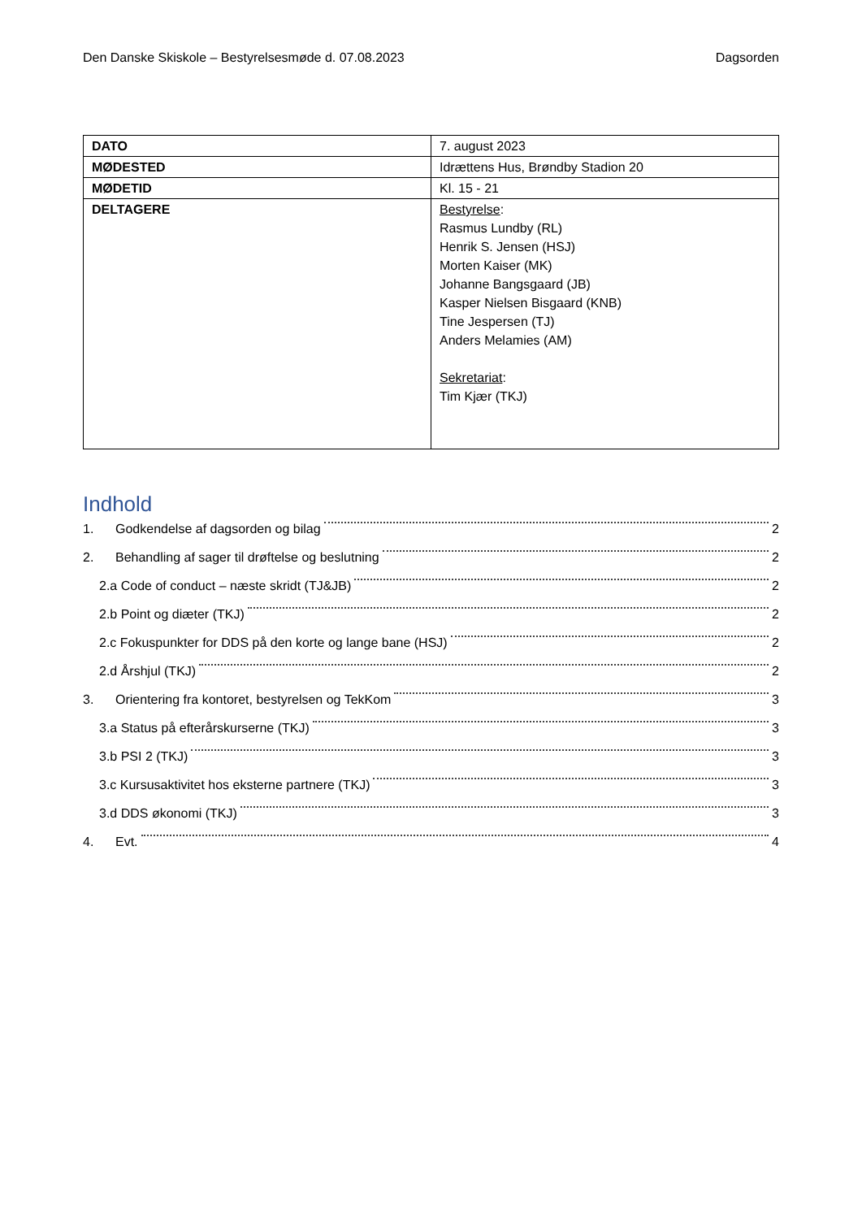Den Danske Skiskole – Bestyrelsesmøde d. 07.08.2023 Dagsorden
| DATO | 7. august 2023 |
| MØDESTED | Idrættens Hus, Brøndby Stadion 20 |
| MØDETID | Kl. 15 - 21 |
| DELTAGERE | Bestyrelse : Rasmus Lundby (RL) Henrik S. Jensen (HSJ) Morten Kaiser (MK) Johanne Bangsgaard (JB) Kasper Nielsen Bisgaard (KNB) Tine Jespersen (TJ) Anders Melamies (AM) Sekretariat : Tim Kjær (TKJ) |
Indhold
1. Godkendelse af dagsorden og bilag 2
2. Behandling af sager til drøftelse og beslutning 2
2.a Code of conduct – næste skridt (TJ&JB) 2
2.b Point og diæter (TKJ) 2
2.c Fokuspunkter for DDS på den korte og lange bane (HSJ) 2
2.d Årshjul (TKJ) 2
3. Orientering fra kontoret, bestyrelsen og TekKom 3
3.a Status på efterårskurserne (TKJ) 3
3.b PSI 2 (TKJ) 3
3.c Kursusaktivitet hos eksterne partnere (TKJ) 3
3.d DDS økonomi (TKJ) 3
4. Evt. 4